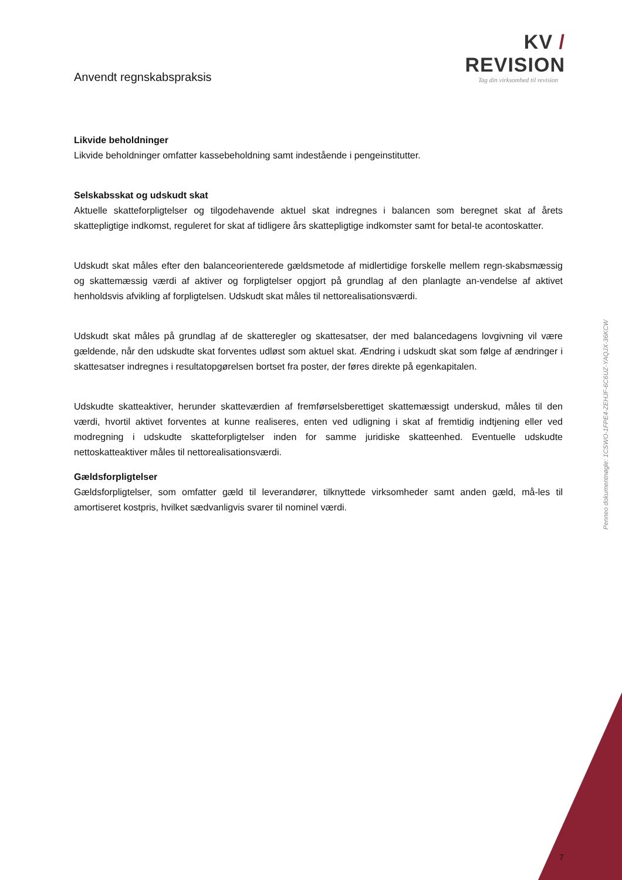KV / REVISION
Tag din virksomhed til revision
Anvendt regnskabspraksis
Likvide beholdninger
Likvide beholdninger omfatter kassebeholdning samt indestående i pengeinstitutter.
Selskabsskat og udskudt skat
Aktuelle skatteforpligtelser og tilgodehavende aktuel skat indregnes i balancen som beregnet skat af årets skattepligtige indkomst, reguleret for skat af tidligere års skattepligtige indkomster samt for betal-te acontoskatter.
Udskudt skat måles efter den balanceorienterede gældsmetode af midlertidige forskelle mellem regn-skabsmæssig og skattemæssig værdi af aktiver og forpligtelser opgjort på grundlag af den planlagte an-vendelse af aktivet henholdsvis afvikling af forpligtelsen. Udskudt skat måles til nettorealisationsværdi.
Udskudt skat måles på grundlag af de skatteregler og skattesatser, der med balancedagens lovgivning vil være gældende, når den udskudte skat forventes udløst som aktuel skat. Ændring i udskudt skat som følge af ændringer i skattesatser indregnes i resultatopgørelsen bortset fra poster, der føres direkte på egenkapitalen.
Udskudte skatteaktiver, herunder skatteværdien af fremførselsberettiget skattemæssigt underskud, måles til den værdi, hvortil aktivet forventes at kunne realiseres, enten ved udligning i skat af fremtidig indtjening eller ved modregning i udskudte skatteforpligtelser inden for samme juridiske skatteenhed. Eventuelle udskudte nettoskatteaktiver måles til nettorealisationsværdi.
Gældsforpligtelser
Gældsforpligtelser, som omfatter gæld til leverandører, tilknyttede virksomheder samt anden gæld, må-les til amortiseret kostpris, hvilket sædvanligvis svarer til nominel værdi.
Penneo dokumentnøgle: 1CSWO-1FPE4-ZEHJF-6C6UZ-YAQJX-36KCW
7